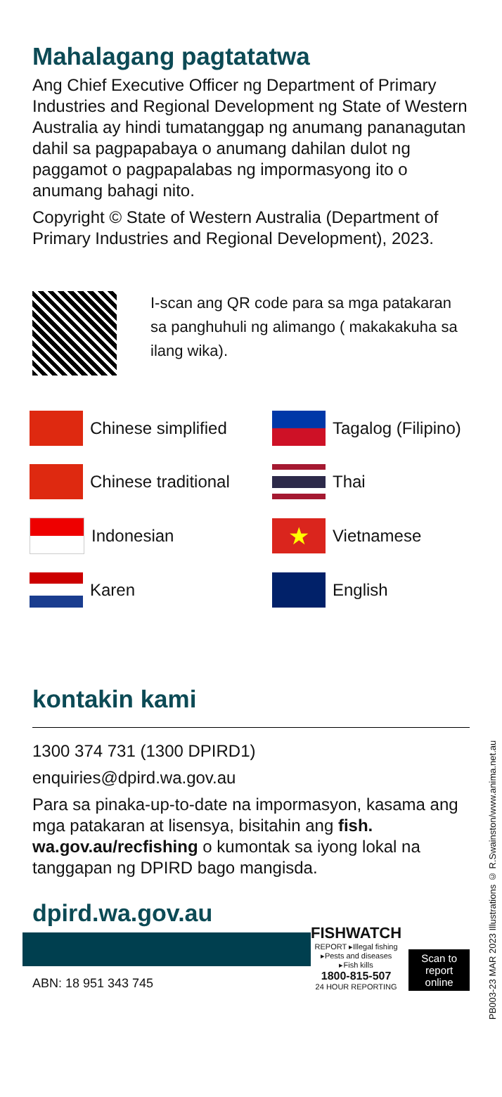Mahalagang pagtatatwa
Ang Chief Executive Officer ng Department of Primary Industries and Regional Development ng State of Western Australia ay hindi tumatanggap ng anumang pananagutan dahil sa pagpapabaya o anumang dahilan dulot ng paggamot o pagpapalabas ng impormasyong ito o anumang bahagi nito.
Copyright © State of Western Australia (Department of Primary Industries and Regional Development), 2023.
I-scan ang QR code para sa mga patakaran sa panghuhuli ng alimango ( makakakuha sa ilang wika).
Chinese simplified
Tagalog (Filipino)
Chinese traditional
Thai
Indonesian
★
Vietnamese
Karen
English
kontakin kami
1300 374 731 (1300 DPIRD1)
enquiries@dpird.wa.gov.au
Para sa pinaka-up-to-date na impormasyon, kasama ang mga patakaran at lisensya, bisitahin ang fish. wa.gov.au/recfishing o kumontak sa iyong lokal na tanggapan ng DPIRD bago mangisda.
dpird.wa.gov.au
ABN: 18 951 343 745
FISHWATCH
REPORT ▸Illegal fishing ▸Pests and diseases ▸Fish kills
1800-815-507
24 HOUR REPORTING
Scan to report online
PB003-23 MAR 2023 Illustrations © R.Swainston/www.anima.net.au